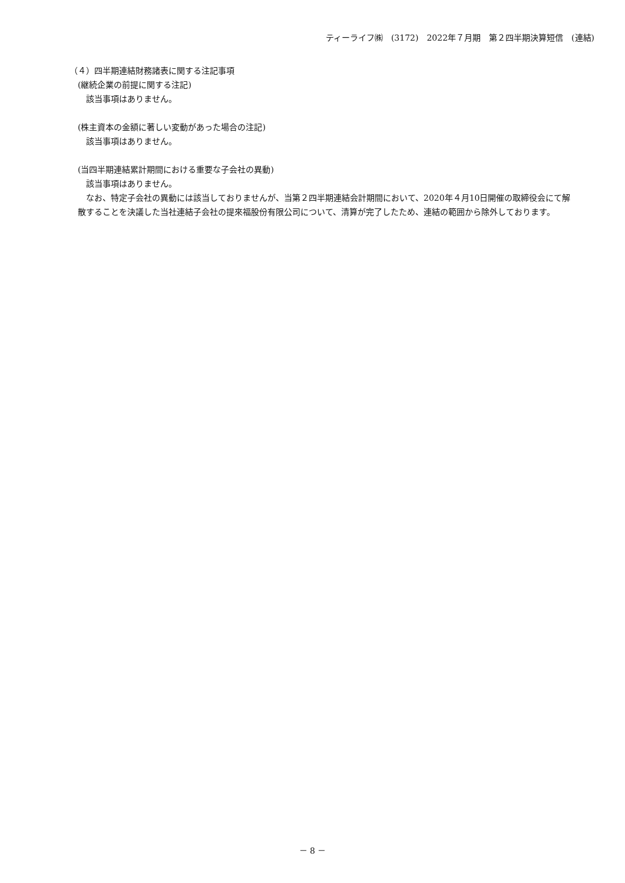ティーライフ㈱　(3172)　2022年７月期　第２四半期決算短信　(連結)
（４）四半期連結財務諸表に関する注記事項
(継続企業の前提に関する注記)
該当事項はありません。
(株主資本の金額に著しい変動があった場合の注記)
該当事項はありません。
(当四半期連結累計期間における重要な子会社の異動)
該当事項はありません。
なお、特定子会社の異動には該当しておりませんが、当第２四半期連結会計期間において、2020年４月10日開催の取締役会にて解散することを決議した当社連結子会社の提來福股份有限公司について、清算が完了したため、連結の範囲から除外しております。
－ 8 －